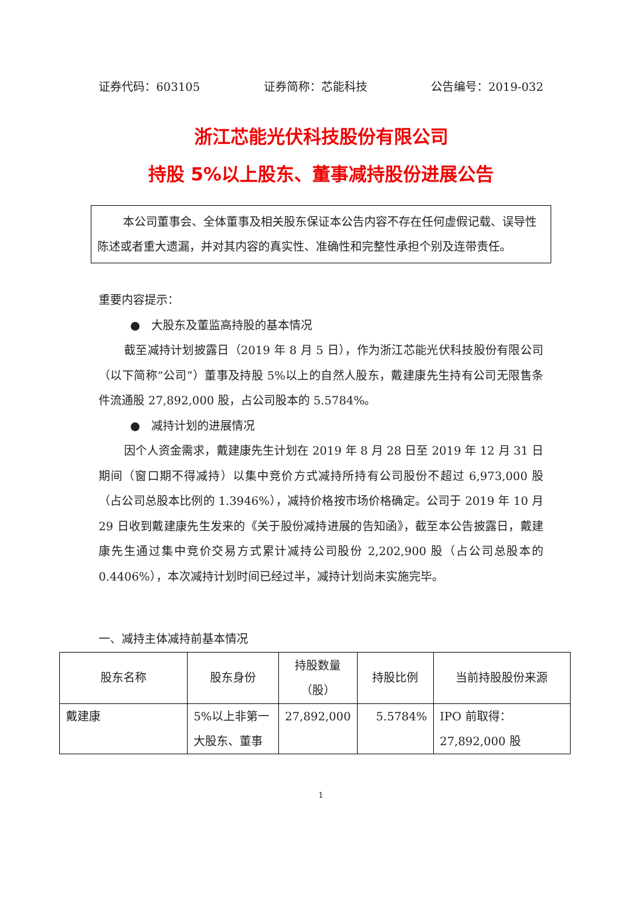证券代码：603105 证券简称：芯能科技 公告编号：2019-032
浙江芯能光伏科技股份有限公司
持股 5%以上股东、董事减持股份进展公告
本公司董事会、全体董事及相关股东保证本公告内容不存在任何虚假记载、误导性陈述或者重大遗漏，并对其内容的真实性、准确性和完整性承担个别及连带责任。
重要内容提示：
● 大股东及董监高持股的基本情况
截至减持计划披露日（2019 年 8 月 5 日），作为浙江芯能光伏科技股份有限公司（以下简称“公司”）董事及持股 5%以上的自然人股东，戴建康先生持有公司无限售条件流通股 27,892,000 股，占公司股本的 5.5784%。
● 减持计划的进展情况
因个人资金需求，戴建康先生计划在 2019 年 8 月 28 日至 2019 年 12 月 31 日期间（窗口期不得减持）以集中竞价方式减持所持有公司股份不超过 6,973,000 股（占公司总股本比例的 1.3946%），减持价格按市场价格确定。公司于 2019 年 10 月 29 日收到戴建康先生发来的《关于股份减持进展的告知函》，截至本公告披露日，戴建康先生通过集中竞价交易方式累计减持公司股份 2,202,900 股（占公司总股本的 0.4406%），本次减持计划时间已经过半，减持计划尚未实施完毕。
一、减持主体减持前基本情况
| 股东名称 | 股东身份 | 持股数量（股） | 持股比例 | 当前持股股份来源 |
| --- | --- | --- | --- | --- |
| 戴建康 | 5%以上非第一大股东、董事 | 27,892,000 | 5.5784% | IPO 前取得：27,892,000 股 |
1